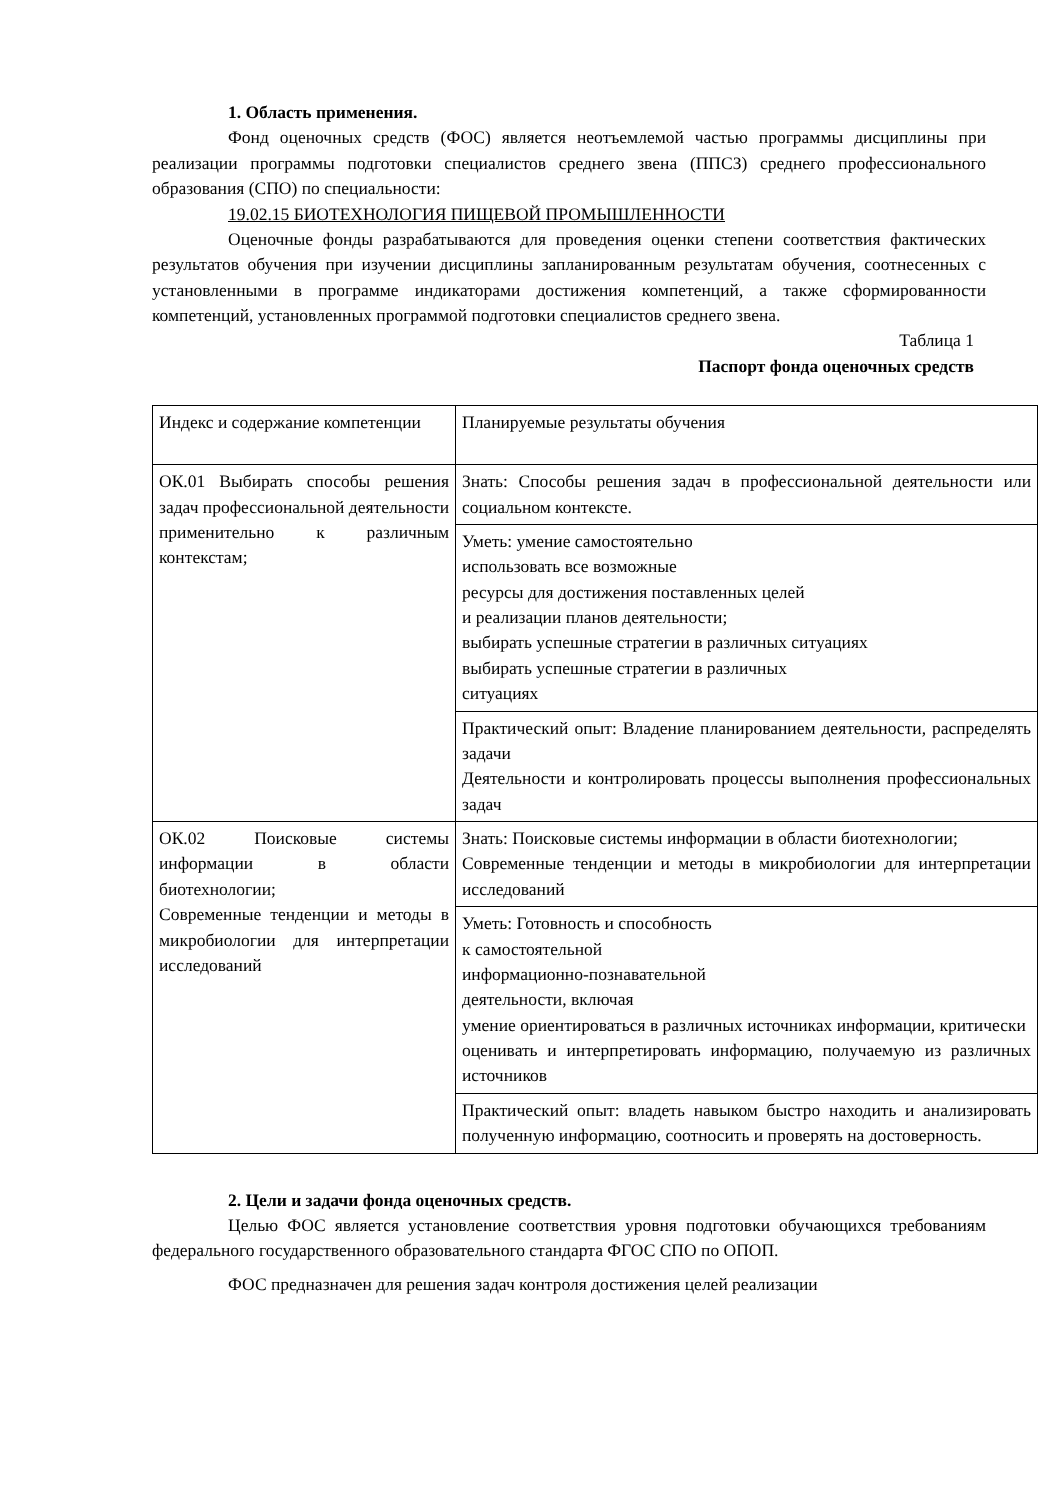1. Область применения.
Фонд оценочных средств (ФОС) является неотъемлемой частью программы дисциплины при реализации программы подготовки специалистов среднего звена (ППСЗ) среднего профессионального образования (СПО) по специальности:
19.02.15 БИОТЕХНОЛОГИЯ ПИЩЕВОЙ ПРОМЫШЛЕННОСТИ
Оценочные фонды разрабатываются для проведения оценки степени соответствия фактических результатов обучения при изучении дисциплины запланированным результатам обучения, соотнесенных с установленными в программе индикаторами достижения компетенций, а также сформированности компетенций, установленных программой подготовки специалистов среднего звена.
Таблица 1
Паспорт фонда оценочных средств
| Индекс и содержание компетенции | Планируемые результаты обучения |
| ОК.01 Выбирать способы решения задач профессиональной деятельности применительно к различным контекстам; | Знать: Способы решения задач в профессиональной деятельности или социальном контексте. |
| | Уметь: умение самостоятельно использовать все возможные ресурсы для достижения поставленных целей и реализации планов деятельности; выбирать успешные стратегии в различных ситуациях выбирать успешные стратегии в различных ситуациях |
| | Практический опыт: Владение планированием деятельности, распределять задачи Деятельности и контролировать процессы выполнения профессиональных задач |
| ОК.02 Поисковые системы информации в области биотехнологии; Современные тенденции и методы в микробиологии для интерпретации исследований | Знать: Поисковые системы информации в области биотехнологии; Современные тенденции и методы в микробиологии для интерпретации исследований |
| | Уметь: Готовность и способность к самостоятельной информационно-познавательной деятельности, включая умение ориентироваться в различных источниках информации, критически оценивать и интерпретировать информацию, получаемую из различных источников |
| | Практический опыт: владеть навыком быстро находить и анализировать полученную информацию, соотносить и проверять на достоверность. |
2. Цели и задачи фонда оценочных средств.
Целью ФОС является установление соответствия уровня подготовки обучающихся требованиям федерального государственного образовательного стандарта ФГОС СПО по ОПОП.
ФОС предназначен для решения задач контроля достижения целей реализации